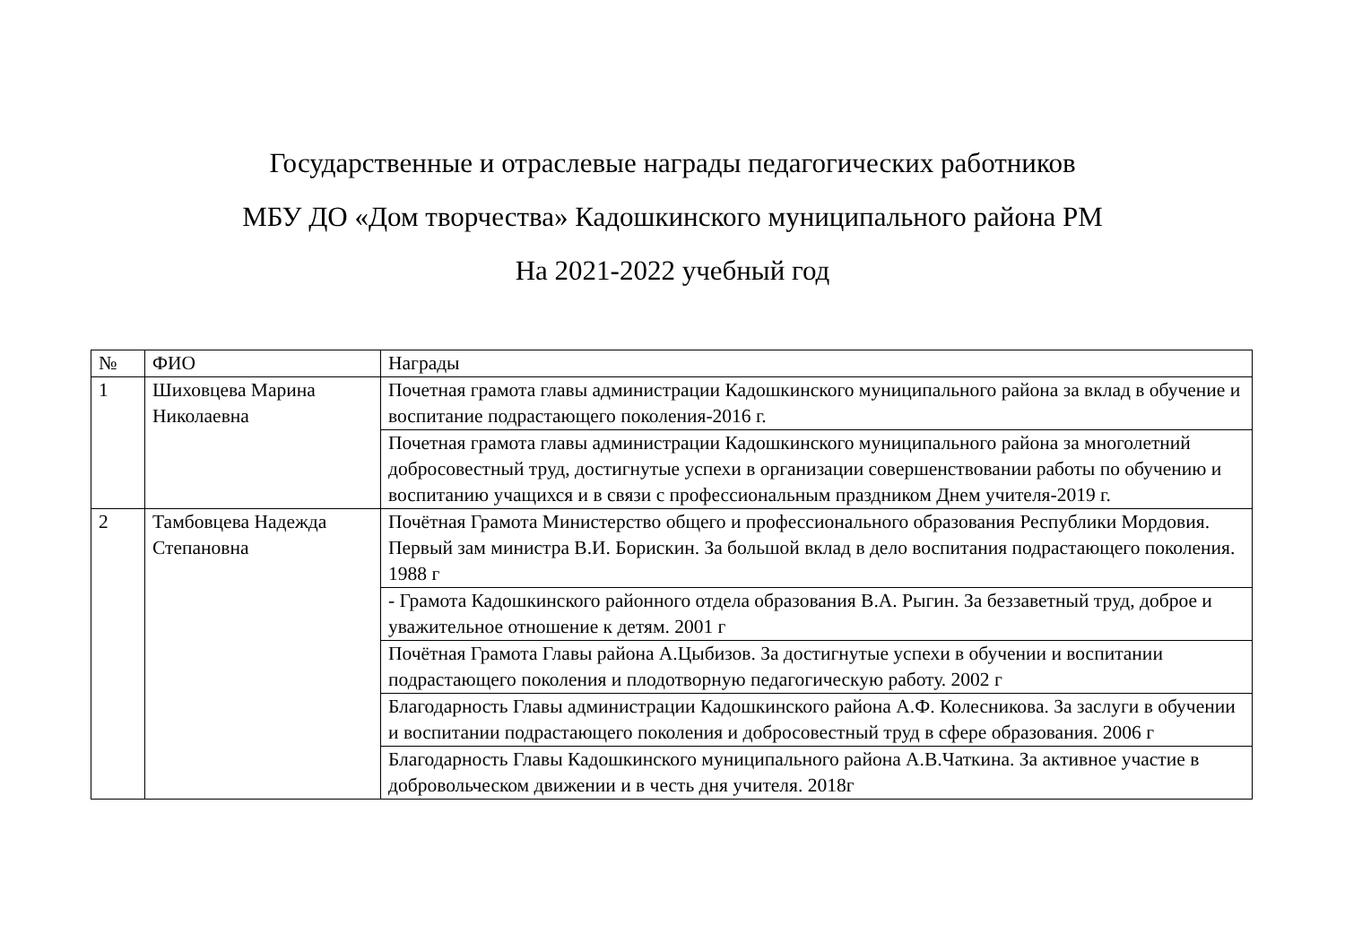Государственные и отраслевые награды педагогических работников
МБУ ДО «Дом творчества» Кадошкинского муниципального района РМ
На 2021-2022 учебный год
| № | ФИО | Награды |
| --- | --- | --- |
| 1 | Шиховцева Марина Николаевна | Почетная грамота главы администрации Кадошкинского муниципального района за вклад в обучение и воспитание подрастающего поколения-2016 г. |
| | | Почетная грамота главы администрации Кадошкинского муниципального района за многолетний добросовестный труд, достигнутые успехи в организации совершенствовании работы по обучению и воспитанию учащихся и в связи с профессиональным праздником Днем учителя-2019 г. |
| 2 | Тамбовцева Надежда Степановна | Почётная Грамота Министерство общего и профессионального образования Республики Мордовия. Первый зам министра В.И. Борискин. За большой вклад в дело воспитания подрастающего поколения. 1988 г |
| | | - Грамота Кадошкинского районного отдела образования В.А. Рыгин. За беззаветный труд, доброе и уважительное отношение к детям. 2001 г |
| | | Почётная Грамота Главы района А.Цыбизов. За достигнутые успехи в обучении и воспитании подрастающего поколения и плодотворную педагогическую работу. 2002 г |
| | | Благодарность Главы администрации Кадошкинского района А.Ф. Колесникова. За заслуги в обучении и воспитании подрастающего поколения и добросовестный труд в сфере образования. 2006 г |
| | | Благодарность Главы Кадошкинского муниципального района А.В.Чаткина. За активное участие в добровольческом движении и в честь дня учителя. 2018г |